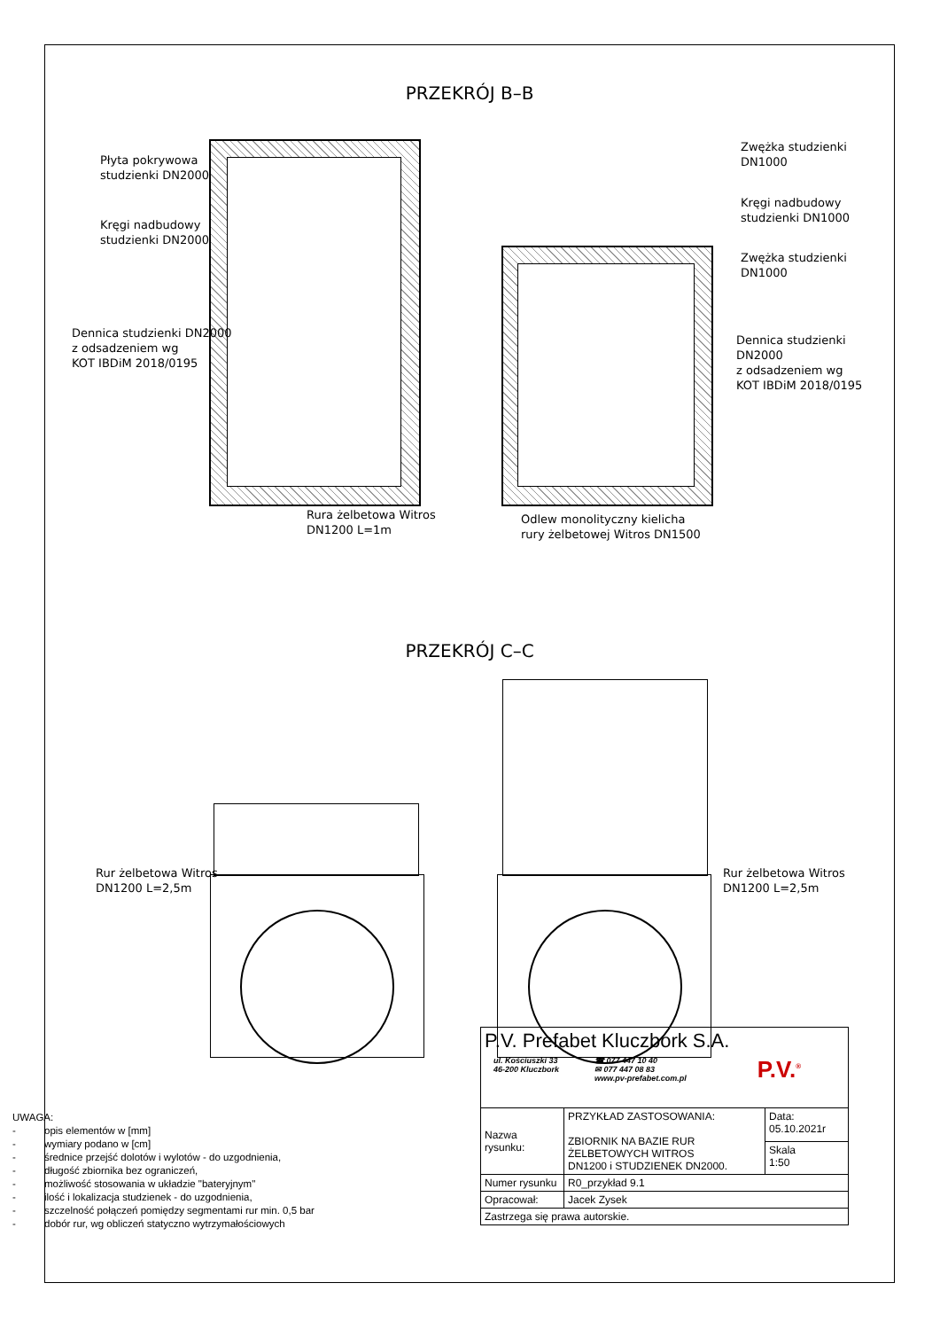PRZEKRÓJ B–B
Płyta pokrywowa
studzienki DN2000
Kręgi nadbudowy
studzienki DN2000
Dennica studzienki DN2000
z odsadzeniem wg
KOT IBDiM 2018/0195
Zwężka studzienki
DN1000
Kręgi nadbudowy
studzienki DN1000
Zwężka studzienki
DN1000
Dennica studzienki DN2000
z odsadzeniem wg
KOT IBDiM 2018/0195
Rura żelbetowa Witros
DN1200 L=1m
Odlew monolityczny kielicha
rury żelbetowej Witros DN1500
PRZEKRÓJ C–C
Rur żelbetowa Witros
DN1200 L=2,5m
Rur żelbetowa Witros
DN1200 L=2,5m
UWAGA:
- opis elementów w [mm]
- wymiary podano w [cm]
- średnice przejść dolotów i wylotów - do uzgodnienia,
- długość zbiornika bez ograniczeń,
- możliwość stosowania w układzie "bateryjnym"
- ilość i lokalizacja studzienek - do uzgodnienia,
- szczelność połączeń pomiędzy segmentami rur min. 0,5 bar
- dobór rur, wg obliczeń statyczno wytrzymałościowych
| P.V. Prefabet Kluczbork S.A. ul. Kościuszki 33 46-200 Kluczbork ☎ 077 447 10 40 ✉ 077 447 08 83 www.pv-prefabet.com.pl P.V.<sup>®</sup> | | |
| Nazwa rysunku: | PRZYKŁAD ZASTOSOWANIA: ZBIORNIK NA BAZIE RUR ŻELBETOWYCH WITROS DN1200 i STUDZIENEK DN2000. | Data: 05.10.2021r |
| | | Skala 1:50 |
| Numer rysunku | R0_przykład 9.1 | |
| Opracował: | Jacek Zysek | |
| Zastrzega się prawa autorskie. | | |